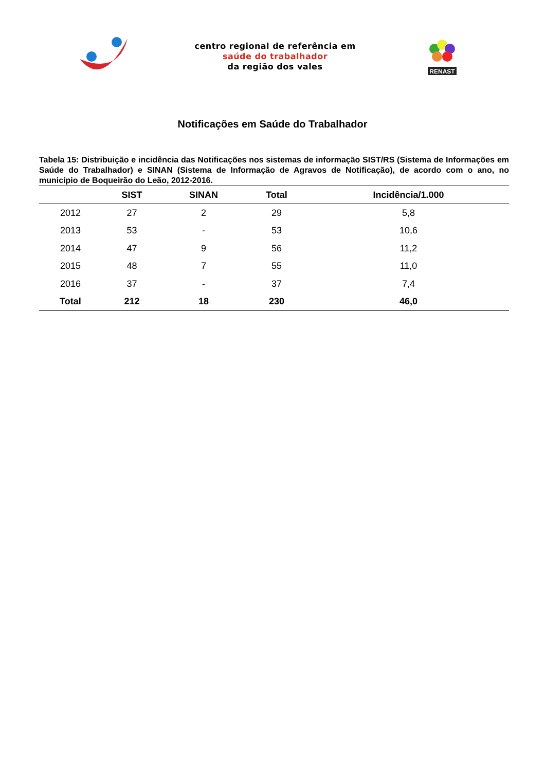centro regional de referência em
saúde do trabalhador
da região dos vales
RENAST
Notificações em Saúde do Trabalhador
Tabela 15: Distribuição e incidência das Notificações nos sistemas de informação SIST/RS (Sistema de Informações em Saúde do Trabalhador) e SINAN (Sistema de Informação de Agravos de Notificação), de acordo com o ano, no município de Boqueirão do Leão, 2012-2016.
| | SIST | SINAN | Total | Incidência/1.000 |
| --- | --- | --- | --- | --- |
| 2012 | 27 | 2 | 29 | 5,8 |
| 2013 | 53 | - | 53 | 10,6 |
| 2014 | 47 | 9 | 56 | 11,2 |
| 2015 | 48 | 7 | 55 | 11,0 |
| 2016 | 37 | - | 37 | 7,4 |
| Total | 212 | 18 | 230 | 46,0 |